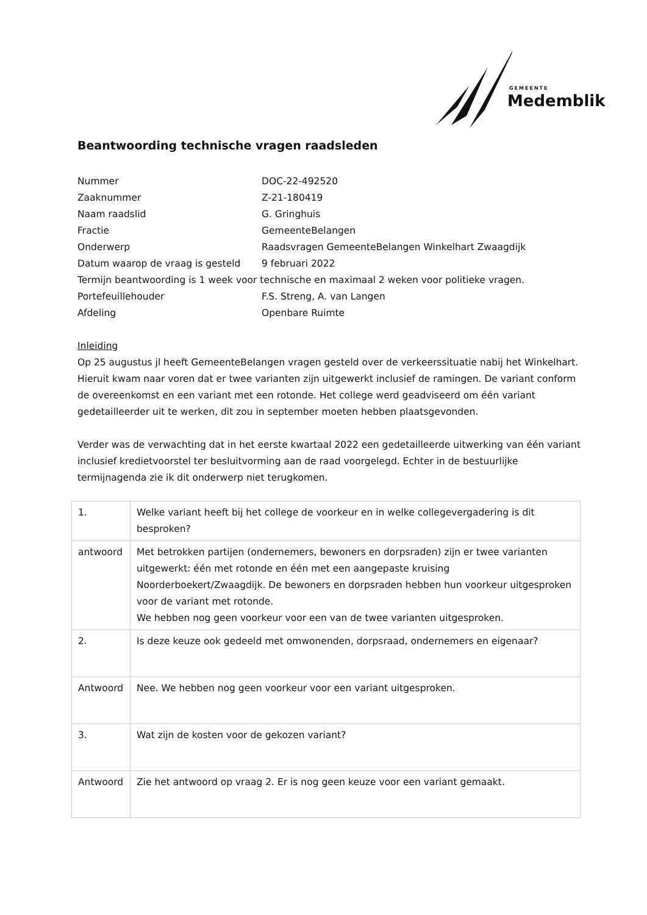GEMEENTE
Medemblik
Beantwoording technische vragen raadsleden
Nummer DOC-22-492520
Zaaknummer Z-21-180419
Naam raadslid G. Gringhuis
Fractie GemeenteBelangen
Onderwerp Raadsvragen GemeenteBelangen Winkelhart Zwaagdijk
Datum waarop de vraag is gesteld 9 februari 2022
Termijn beantwoording is 1 week voor technische en maximaal 2 weken voor politieke vragen.
Portefeuillehouder F.S. Streng, A. van Langen
Afdeling Openbare Ruimte
Inleiding
Op 25 augustus jl heeft GemeenteBelangen vragen gesteld over de verkeerssituatie nabij het Winkelhart.
Hieruit kwam naar voren dat er twee varianten zijn uitgewerkt inclusief de ramingen. De variant conform de overeenkomst en een variant met een rotonde. Het college werd geadviseerd om één variant gedetailleerder uit te werken, dit zou in september moeten hebben plaatsgevonden.
Verder was de verwachting dat in het eerste kwartaal 2022 een gedetailleerde uitwerking van één variant inclusief kredietvoorstel ter besluitvorming aan de raad voorgelegd. Echter in de bestuurlijke termijnagenda zie ik dit onderwerp niet terugkomen.
| 1. | Welke variant heeft bij het college de voorkeur en in welke collegevergadering is dit besproken? |
| antwoord | Met betrokken partijen (ondernemers, bewoners en dorpsraden) zijn er twee varianten uitgewerkt: één met rotonde en één met een aangepaste kruising Noorderboekert/Zwaagdijk. De bewoners en dorpsraden hebben hun voorkeur uitgesproken voor de variant met rotonde. We hebben nog geen voorkeur voor een van de twee varianten uitgesproken. |
| 2. | Is deze keuze ook gedeeld met omwonenden, dorpsraad, ondernemers en eigenaar? |
| Antwoord | Nee. We hebben nog geen voorkeur voor een variant uitgesproken. |
| 3. | Wat zijn de kosten voor de gekozen variant? |
| Antwoord | Zie het antwoord op vraag 2. Er is nog geen keuze voor een variant gemaakt. |